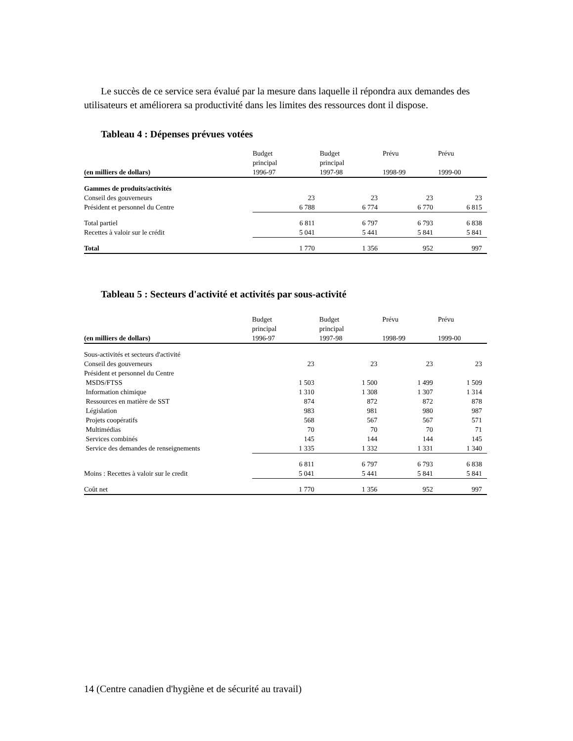Le succès de ce service sera évalué par la mesure dans laquelle il répondra aux demandes des utilisateurs et améliorera sa productivité dans les limites des ressources dont il dispose.
Tableau 4 : Dépenses prévues votées
| (en milliers de dollars) | Budget principal 1996-97 | Budget principal 1997-98 | Prévu 1998-99 | Prévu 1999-00 |
| --- | --- | --- | --- | --- |
| Gammes de produits/activités | | | | |
| Conseil des gouverneurs | 23 | 23 | 23 | 23 |
| Président et personnel du Centre | 6 788 | 6 774 | 6 770 | 6 815 |
| Total partiel | 6 811 | 6 797 | 6 793 | 6 838 |
| Recettes à valoir sur le crédit | 5 041 | 5 441 | 5 841 | 5 841 |
| Total | 1 770 | 1 356 | 952 | 997 |
Tableau 5 : Secteurs d'activité et activités par sous-activité
| (en milliers de dollars) | Budget principal 1996-97 | Budget principal 1997-98 | Prévu 1998-99 | Prévu 1999-00 |
| --- | --- | --- | --- | --- |
| Sous-activités et secteurs d'activité | | | | |
| Conseil des gouverneurs | 23 | 23 | 23 | 23 |
| Président et personnel du Centre | | | | |
| MSDS/FTSS | 1 503 | 1 500 | 1 499 | 1 509 |
| Information chimique | 1 310 | 1 308 | 1 307 | 1 314 |
| Ressources en matière de SST | 874 | 872 | 872 | 878 |
| Législation | 983 | 981 | 980 | 987 |
| Projets coopératifs | 568 | 567 | 567 | 571 |
| Multimédias | 70 | 70 | 70 | 71 |
| Services combinés | 145 | 144 | 144 | 145 |
| Service des demandes de renseignements | 1 335 | 1 332 | 1 331 | 1 340 |
| | 6 811 | 6 797 | 6 793 | 6 838 |
| Moins : Recettes à valoir sur le credit | 5 041 | 5 441 | 5 841 | 5 841 |
| Coût net | 1 770 | 1 356 | 952 | 997 |
14 (Centre canadien d'hygiène et de sécurité au travail)